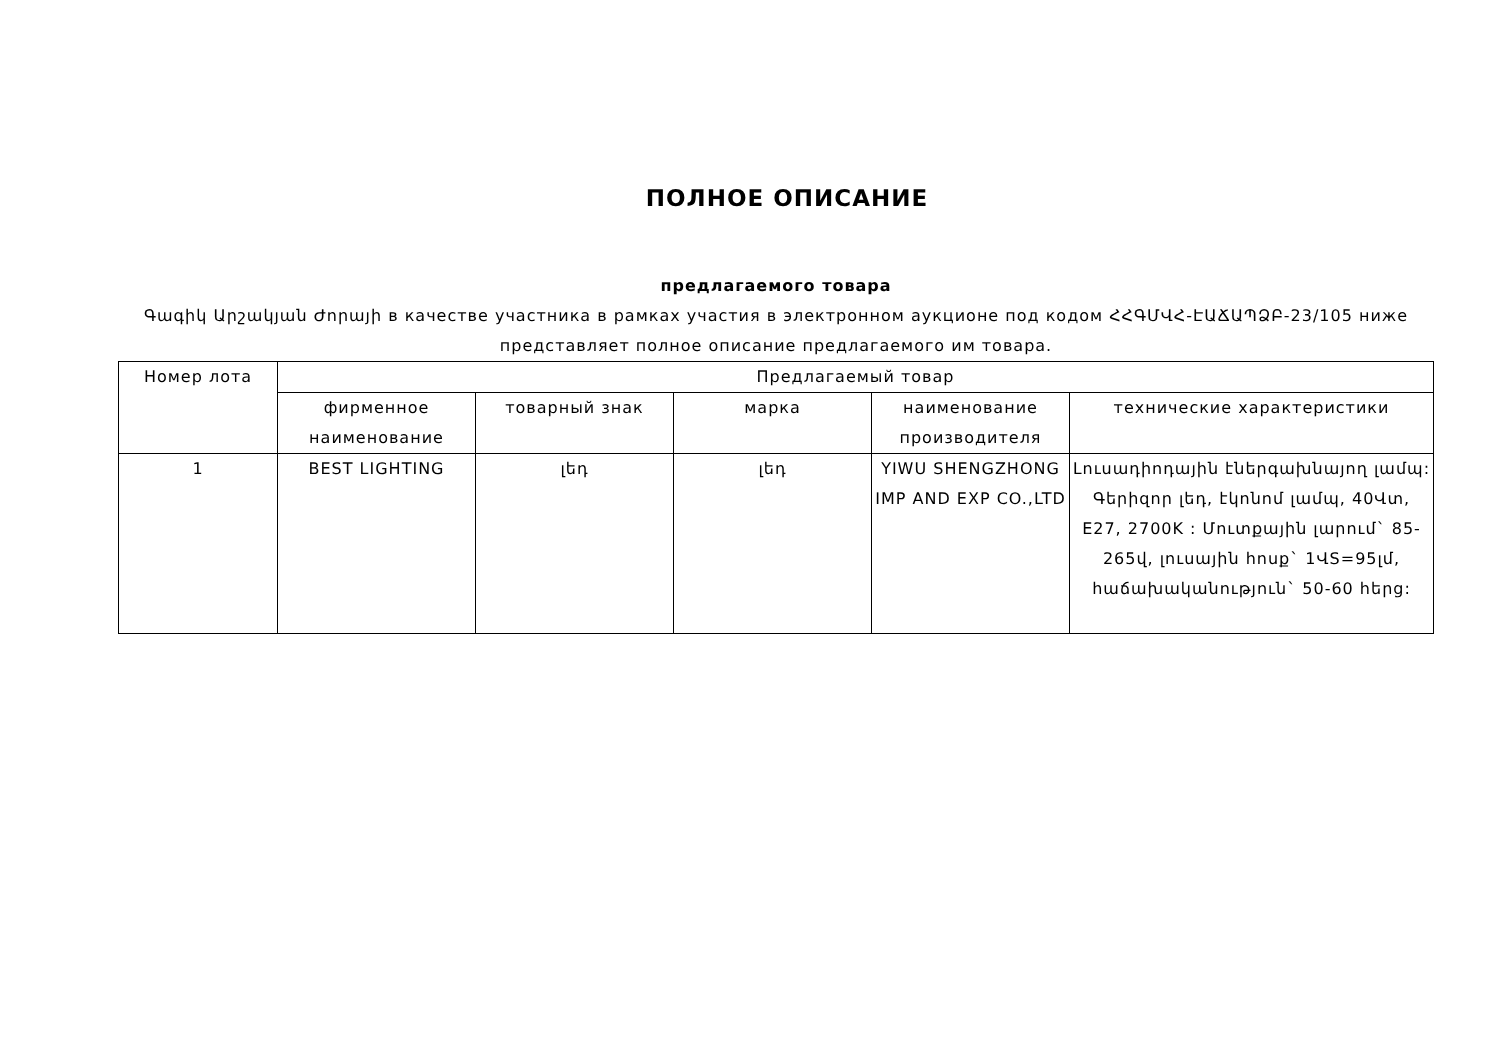ПОЛНОЕ ОПИСАНИЕ
предлагаемого товара
Գագիկ Արշակյան Ժորայի в качестве участника в рамках участия в электронном аукционе под кодом ՀՀԳՄՎՀ-ԷԱՃԱՊՁԲ-23/105 ниже представляет полное описание предлагаемого им товара.
| Номер лота | Предлагаемый товар | | | | |
| --- | --- | --- | --- | --- | --- |
| | фирменное наименование | товарный знак | марка | наименование производителя | технические характеристики |
| 1 | BEST LIGHTING | լեդ | լեդ | YIWU SHENGZHONG IMP AND EXP CO.,LTD | Լուսադիոդային էներգախնայող լամպ: Գերիզոր լեդ, էկոնոմ լամպ, 40Վտ, E27, 2700K : Մուտքային լարում` 85-265վ, լուսային հոսք` 1ՎS=95լմ, հաճախականություն` 50-60 հերց: |